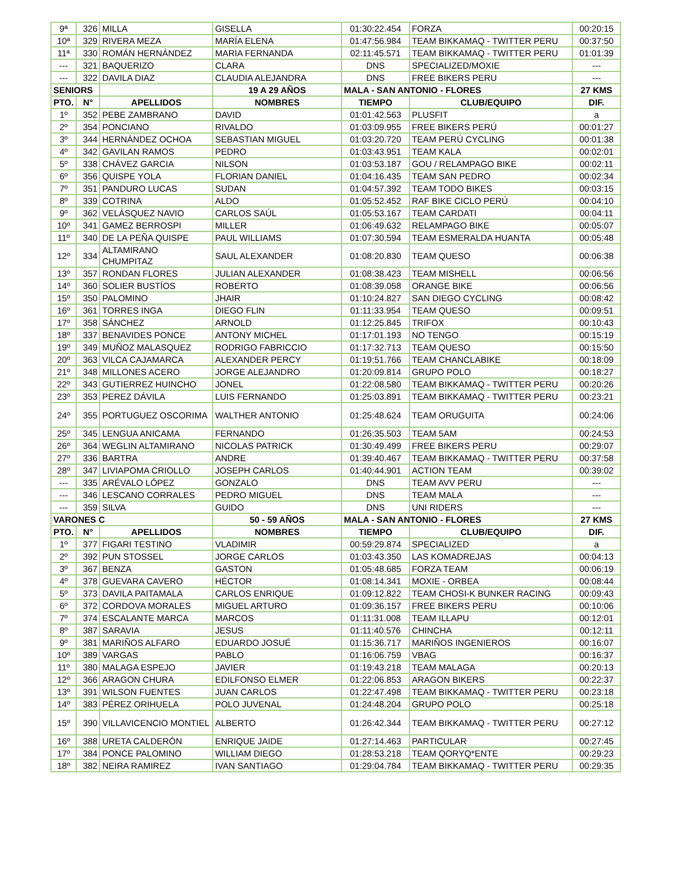| 9ª | 326 | MILLA | GISELLA | 01:30:22.454 | FORZA | 00:20:15 |
| 10ª | 329 | RIVERA MEZA | MARÍA ELENA | 01:47:56.984 | TEAM BIKKAMAQ - TWITTER PERU | 00:37:50 |
| 11ª | 330 | ROMÁN HERNÁNDEZ | MARIA FERNANDA | 02:11:45.571 | TEAM BIKKAMAQ - TWITTER PERU | 01:01:39 |
| --- | 321 | BAQUERIZO | CLARA | DNS | SPECIALIZED/MOXIE | --- |
| --- | 322 | DAVILA DIAZ | CLAUDIA ALEJANDRA | DNS | FREE BIKERS PERU | --- |
| SENIORS | | | 19 A 29 AÑOS | MALA - SAN ANTONIO - FLORES | | 27 KMS |
| PTO. | N° | APELLIDOS | NOMBRES | TIEMPO | CLUB/EQUIPO | DIF. |
| 1º | 352 | PEBE ZAMBRANO | DAVID | 01:01:42.563 | PLUSFIT | a |
| 2º | 354 | PONCIANO | RIVALDO | 01:03:09.955 | FREE BIKERS PERÚ | 00:01:27 |
| 3º | 344 | HERNÁNDEZ OCHOA | SEBASTIAN MIGUEL | 01:03:20.720 | TEAM PERÚ CYCLING | 00:01:38 |
| 4º | 342 | GAVILAN RAMOS | PEDRO | 01:03:43.951 | TEAM KALA | 00:02:01 |
| 5º | 338 | CHÁVEZ GARCIA | NILSON | 01:03:53.187 | GOU / RELAMPAGO BIKE | 00:02:11 |
| 6º | 356 | QUISPE YOLA | FLORIAN DANIEL | 01:04:16.435 | TEAM SAN PEDRO | 00:02:34 |
| 7º | 351 | PANDURO LUCAS | SUDAN | 01:04:57.392 | TEAM TODO BIKES | 00:03:15 |
| 8º | 339 | COTRINA | ALDO | 01:05:52.452 | RAF BIKE CICLO PERÚ | 00:04:10 |
| 9º | 362 | VELÁSQUEZ NAVIO | CARLOS SAÚL | 01:05:53.167 | TEAM CARDATI | 00:04:11 |
| 10º | 341 | GAMEZ BERROSPI | MILLER | 01:06:49.632 | RELAMPAGO BIKE | 00:05:07 |
| 11º | 340 | DE LA PEÑA QUISPE | PAUL WILLIAMS | 01:07:30.594 | TEAM ESMERALDA HUANTA | 00:05:48 |
| 12º | 334 | ALTAMIRANO CHUMPITAZ | SAUL ALEXANDER | 01:08:20.830 | TEAM QUESO | 00:06:38 |
| 13º | 357 | RONDAN FLORES | JULIAN ALEXANDER | 01:08:38.423 | TEAM MISHELL | 00:06:56 |
| 14º | 360 | SOLIER BUSTÍOS | ROBERTO | 01:08:39.058 | ORANGE BIKE | 00:06:56 |
| 15º | 350 | PALOMINO | JHAIR | 01:10:24.827 | SAN DIEGO CYCLING | 00:08:42 |
| 16º | 361 | TORRES INGA | DIEGO FLIN | 01:11:33.954 | TEAM QUESO | 00:09:51 |
| 17º | 358 | SÁNCHEZ | ARNOLD | 01:12:25.845 | TRIFOX | 00:10:43 |
| 18º | 337 | BENAVIDES PONCE | ANTONY MICHEL | 01:17:01.193 | NO TENGO | 00:15:19 |
| 19º | 349 | MUÑOZ MALASQUEZ | RODRIGO FABRICCIO | 01:17:32.713 | TEAM QUESO | 00:15:50 |
| 20º | 363 | VILCA CAJAMARCA | ALEXANDER PERCY | 01:19:51.766 | TEAM CHANCLABIKE | 00:18:09 |
| 21º | 348 | MILLONES ACERO | JORGE ALEJANDRO | 01:20:09.814 | GRUPO POLO | 00:18:27 |
| 22º | 343 | GUTIERREZ HUINCHO | JONEL | 01:22:08.580 | TEAM BIKKAMAQ - TWITTER PERU | 00:20:26 |
| 23º | 353 | PEREZ DÁVILA | LUIS FERNANDO | 01:25:03.891 | TEAM BIKKAMAQ - TWITTER PERU | 00:23:21 |
| 24º | 355 | PORTUGUEZ OSCORIMA | WALTHER ANTONIO | 01:25:48.624 | TEAM ORUGUITA | 00:24:06 |
| 25º | 345 | LENGUA ANICAMA | FERNANDO | 01:26:35.503 | TEAM 5AM | 00:24:53 |
| 26º | 364 | WEGLIN ALTAMIRANO | NICOLAS PATRICK | 01:30:49.499 | FREE BIKERS PERU | 00:29:07 |
| 27º | 336 | BARTRA | ANDRE | 01:39:40.467 | TEAM BIKKAMAQ - TWITTER PERU | 00:37:58 |
| 28º | 347 | LIVIAPOMA CRIOLLO | JOSEPH CARLOS | 01:40:44.901 | ACTION TEAM | 00:39:02 |
| --- | 335 | ARÉVALO LÓPEZ | GONZALO | DNS | TEAM AVV PERU | --- |
| --- | 346 | LESCANO CORRALES | PEDRO MIGUEL | DNS | TEAM MALA | --- |
| --- | 359 | SILVA | GUIDO | DNS | UNI RIDERS | --- |
| VARONES C | | | 50 - 59 AÑOS | MALA - SAN ANTONIO - FLORES | | 27 KMS |
| PTO. | N° | APELLIDOS | NOMBRES | TIEMPO | CLUB/EQUIPO | DIF. |
| 1º | 377 | FIGARI TESTINO | VLADIMIR | 00:59:29.874 | SPECIALIZED | a |
| 2º | 392 | PUN STOSSEL | JORGE CARLOS | 01:03:43.350 | LAS KOMADREJAS | 00:04:13 |
| 3º | 367 | BENZA | GASTON | 01:05:48.685 | FORZA TEAM | 00:06:19 |
| 4º | 378 | GUEVARA CAVERO | HÉCTOR | 01:08:14.341 | MOXIE - ORBEA | 00:08:44 |
| 5º | 373 | DAVILA PAITAMALA | CARLOS ENRIQUE | 01:09:12.822 | TEAM CHOSI-K BUNKER RACING | 00:09:43 |
| 6º | 372 | CORDOVA MORALES | MIGUEL ARTURO | 01:09:36.157 | FREE BIKERS PERU | 00:10:06 |
| 7º | 374 | ESCALANTE MARCA | MARCOS | 01:11:31.008 | TEAM ILLAPU | 00:12:01 |
| 8º | 387 | SARAVIA | JESUS | 01:11:40.576 | CHINCHA | 00:12:11 |
| 9º | 381 | MARIÑOS ALFARO | EDUARDO JOSUÉ | 01:15:36.717 | MARIÑOS INGENIEROS | 00:16:07 |
| 10º | 389 | VARGAS | PABLO | 01:16:06.759 | VBAG | 00:16:37 |
| 11º | 380 | MALAGA ESPEJO | JAVIER | 01:19:43.218 | TEAM MALAGA | 00:20:13 |
| 12º | 366 | ARAGON CHURA | EDILFONSO ELMER | 01:22:06.853 | ARAGON BIKERS | 00:22:37 |
| 13º | 391 | WILSON FUENTES | JUAN CARLOS | 01:22:47.498 | TEAM BIKKAMAQ - TWITTER PERU | 00:23:18 |
| 14º | 383 | PÉREZ ORIHUELA | POLO JUVENAL | 01:24:48.204 | GRUPO POLO | 00:25:18 |
| 15º | 390 | VILLAVICENCIO MONTIEL | ALBERTO | 01:26:42.344 | TEAM BIKKAMAQ - TWITTER PERU | 00:27:12 |
| 16º | 388 | URETA CALDERÓN | ENRIQUE JAIDE | 01:27:14.463 | PARTICULAR | 00:27:45 |
| 17º | 384 | PONCE PALOMINO | WILLIAM DIEGO | 01:28:53.218 | TEAM QORYQ*ENTE | 00:29:23 |
| 18º | 382 | NEIRA RAMIREZ | IVAN SANTIAGO | 01:29:04.784 | TEAM BIKKAMAQ - TWITTER PERU | 00:29:35 |